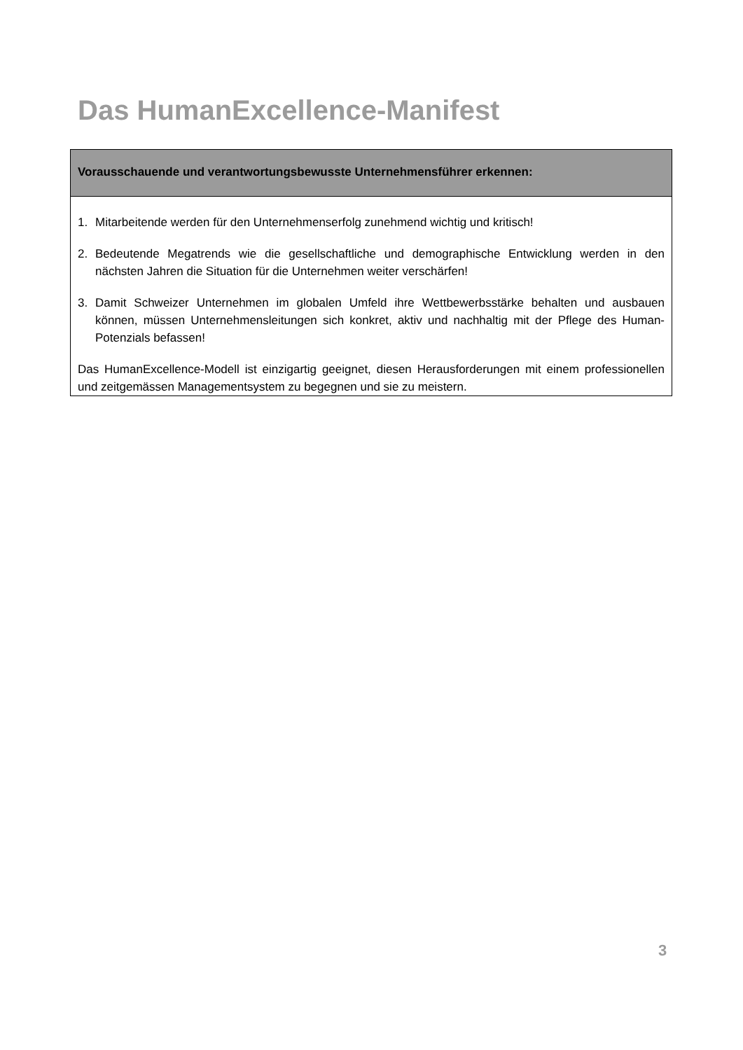Das HumanExcellence-Manifest
Vorausschauende und verantwortungsbewusste Unternehmensführer erkennen:
1. Mitarbeitende werden für den Unternehmenserfolg zunehmend wichtig und kritisch!
2. Bedeutende Megatrends wie die gesellschaftliche und demographische Entwicklung werden in den nächsten Jahren die Situation für die Unternehmen weiter verschärfen!
3. Damit Schweizer Unternehmen im globalen Umfeld ihre Wettbewerbsstärke behalten und ausbauen können, müssen Unternehmensleitungen sich konkret, aktiv und nachhaltig mit der Pflege des Human-Potenzials befassen!
Das HumanExcellence-Modell ist einzigartig geeignet, diesen Herausforderungen mit einem professionellen und zeitgemässen Managementsystem zu begegnen und sie zu meistern.
3